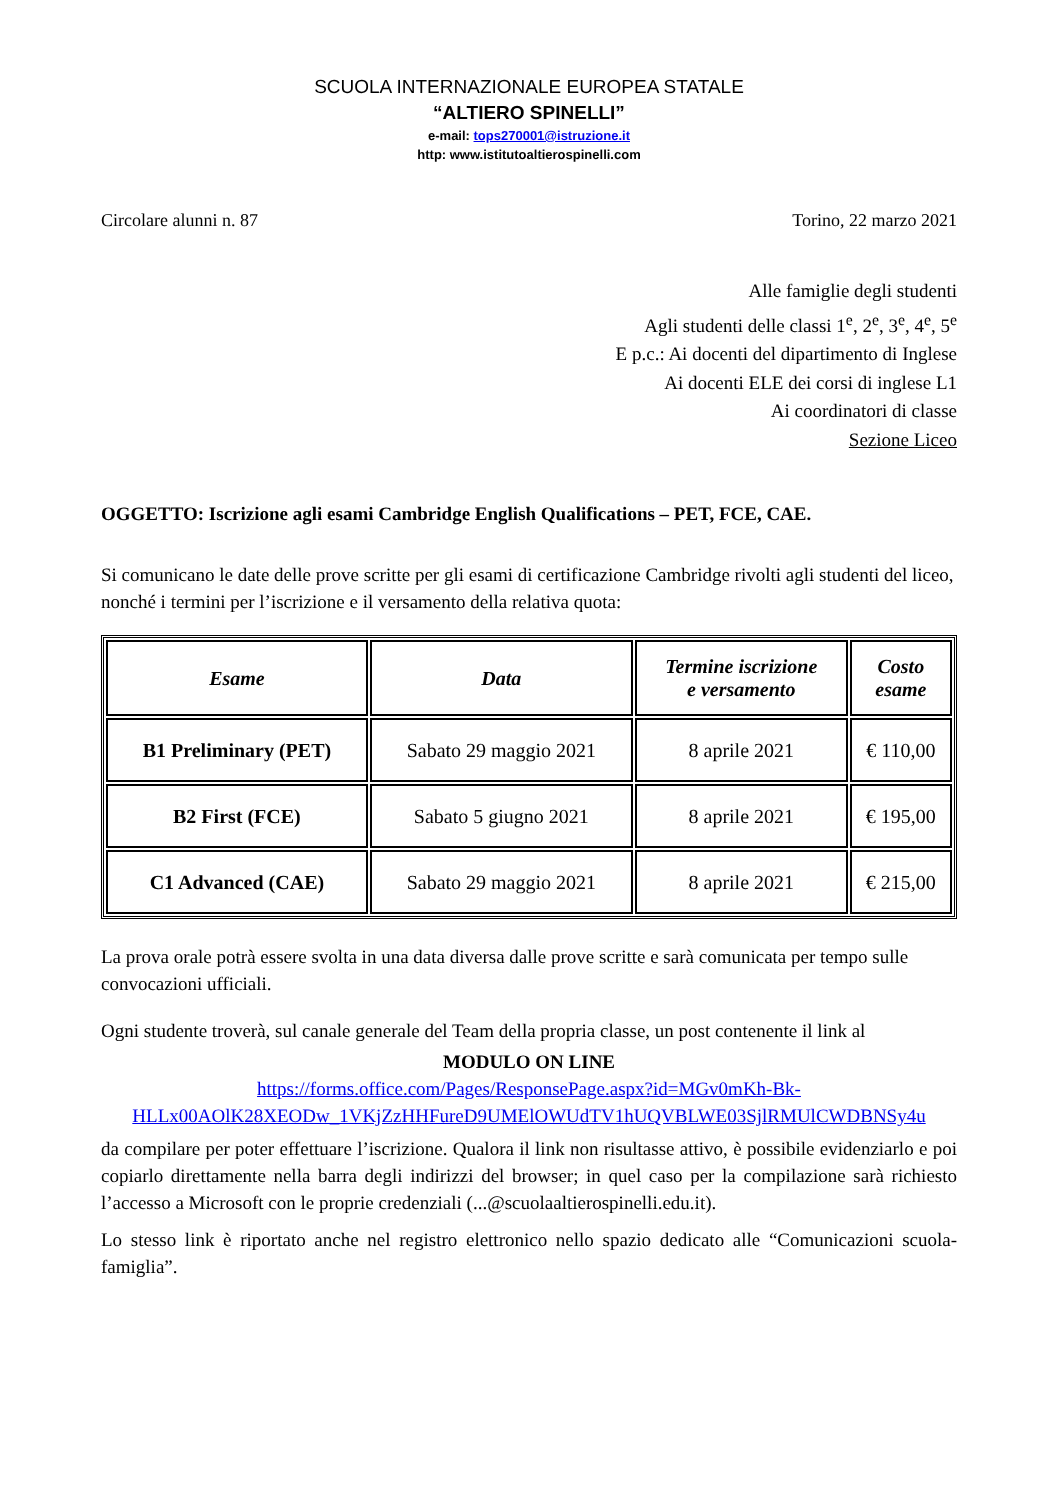SCUOLA INTERNAZIONALE EUROPEA STATALE
“ALTIERO SPINELLI”
e-mail: tops270001@istruzione.it
http: www.istitutoaltierospinelli.com
Circolare alunni n. 87 Torino, 22 marzo 2021
Alle famiglie degli studenti
Agli studenti delle classi 1<sup>e</sup>, 2<sup>e</sup>, 3<sup>e</sup>, 4<sup>e</sup>, 5<sup>e</sup>
E p.c.: Ai docenti del dipartimento di Inglese
Ai docenti ELE dei corsi di inglese L1
Ai coordinatori di classe
Sezione Liceo
OGGETTO: Iscrizione agli esami Cambridge English Qualifications – PET, FCE, CAE.
Si comunicano le date delle prove scritte per gli esami di certificazione Cambridge rivolti agli studenti del liceo, nonché i termini per l’iscrizione e il versamento della relativa quota:
| Esame | Data | Termine iscrizione e versamento | Costo esame |
| --- | --- | --- | --- |
| B1 Preliminary (PET) | Sabato 29 maggio 2021 | 8 aprile 2021 | € 110,00 |
| B2 First (FCE) | Sabato 5 giugno 2021 | 8 aprile 2021 | € 195,00 |
| C1 Advanced (CAE) | Sabato 29 maggio 2021 | 8 aprile 2021 | € 215,00 |
La prova orale potrà essere svolta in una data diversa dalle prove scritte e sarà comunicata per tempo sulle convocazioni ufficiali.
Ogni studente troverà, sul canale generale del Team della propria classe, un post contenente il link al
MODULO ON LINE
https://forms.office.com/Pages/ResponsePage.aspx?id=MGv0mKh-Bk-
HLLx00AOlK28XEODw_1VKjZzHHFureD9UMElOWUdTV1hUQVBLWE03SjlRMUlCWDBNSy4u
da compilare per poter effettuare l’iscrizione. Qualora il link non risultasse attivo, è possibile evidenziarlo e poi copiarlo direttamente nella barra degli indirizzi del browser; in quel caso per la compilazione sarà richiesto l’accesso a Microsoft con le proprie credenziali (...@scuolaaltierospinelli.edu.it).
Lo stesso link è riportato anche nel registro elettronico nello spazio dedicato alle “Comunicazioni scuola-famiglia”.